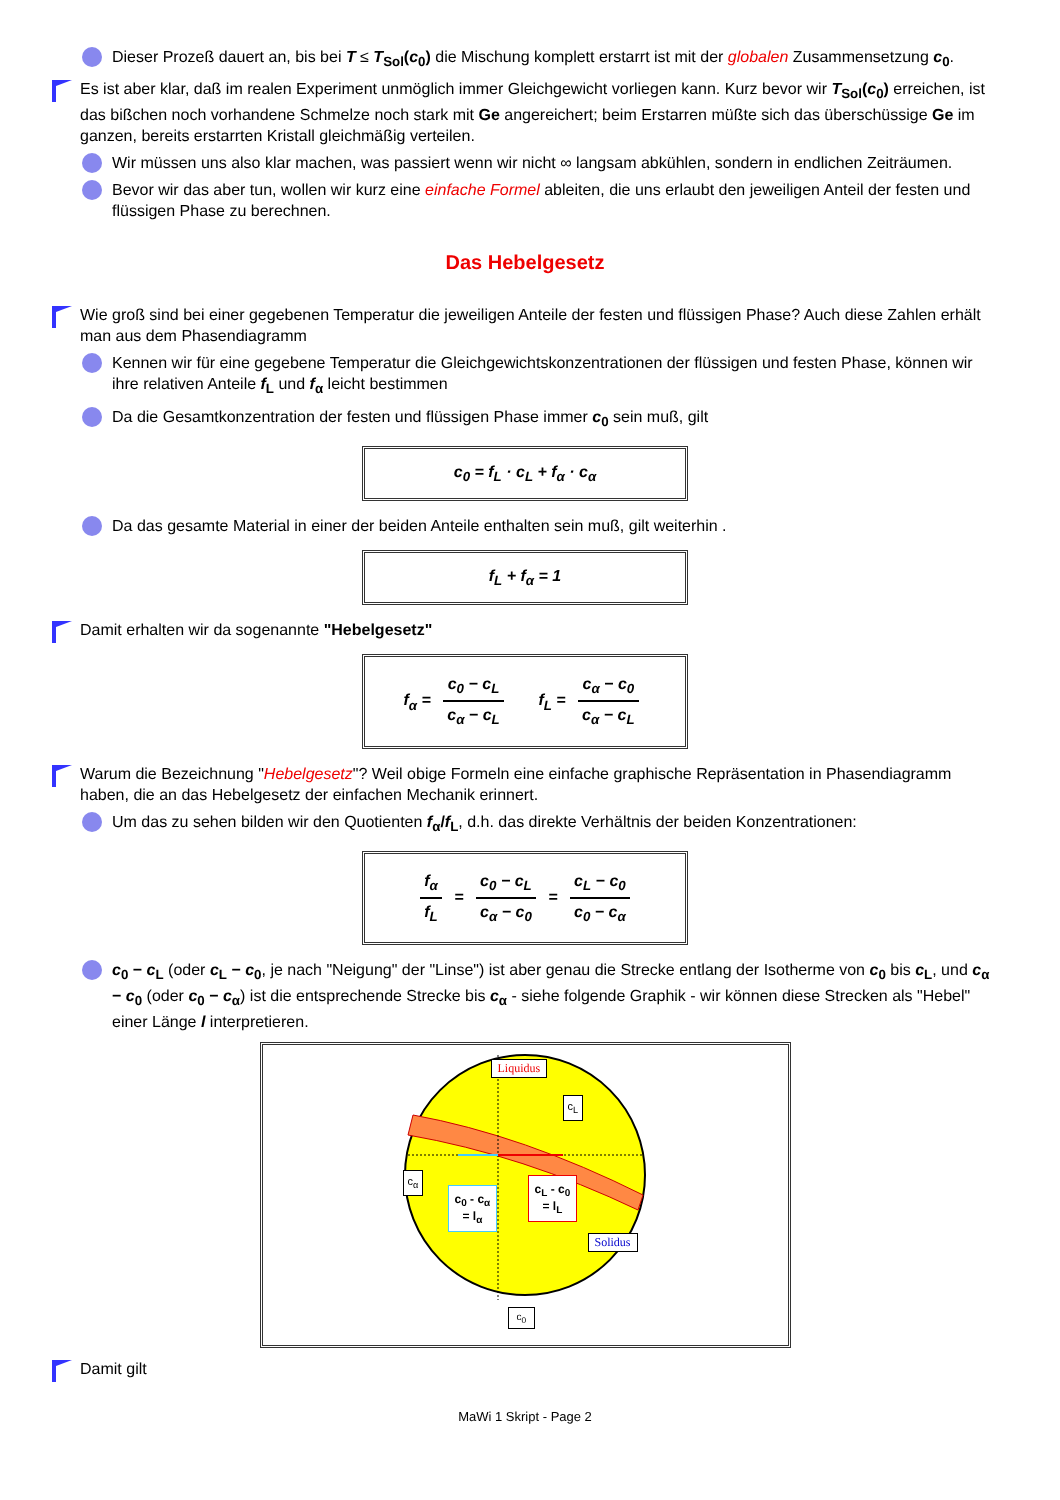Dieser Prozeß dauert an, bis bei T ≤ T<sub>Sol</sub>(c<sub>0</sub>) die Mischung komplett erstarrt ist mit der globalen Zusammensetzung c<sub>0</sub>.
Es ist aber klar, daß im realen Experiment unmöglich immer Gleichgewicht vorliegen kann. Kurz bevor wir T<sub>Sol</sub>(c<sub>0</sub>) erreichen, ist das bißchen noch vorhandene Schmelze noch stark mit Ge angereichert; beim Erstarren müßte sich das überschüssige Ge im ganzen, bereits erstarrten Kristall gleichmäßig verteilen.
Wir müssen uns also klar machen, was passiert wenn wir nicht ∞ langsam abkühlen, sondern in endlichen Zeiträumen.
Bevor wir das aber tun, wollen wir kurz eine einfache Formel ableiten, die uns erlaubt den jeweiligen Anteil der festen und flüssigen Phase zu berechnen.
Das Hebelgesetz
Wie groß sind bei einer gegebenen Temperatur die jeweiligen Anteile der festen und flüssigen Phase? Auch diese Zahlen erhält man aus dem Phasendiagramm
Kennen wir für eine gegebene Temperatur die Gleichgewichtskonzentrationen der flüssigen und festen Phase, können wir ihre relativen Anteile f<sub>L</sub> und f<sub>α</sub> leicht bestimmen
Da die Gesamtkonzentration der festen und flüssigen Phase immer c<sub>0</sub> sein muß, gilt
c<sub>0</sub> = f<sub>L</sub> · c<sub>L</sub> + f<sub>α</sub> · c<sub>α</sub>
Da das gesamte Material in einer der beiden Anteile enthalten sein muß, gilt weiterhin .
f<sub>L</sub> + f<sub>α</sub> = 1
Damit erhalten wir da sogenannte "Hebelgesetz"
f<sub>α</sub> = c<sub>0</sub> − c<sub>L</sub> c<sub>α</sub> − c<sub>L</sub> f<sub>L</sub> = c<sub>α</sub> − c<sub>0</sub> c<sub>α</sub> − c<sub>L</sub>
Warum die Bezeichnung "Hebelgesetz"? Weil obige Formeln eine einfache graphische Repräsentation in Phasendiagramm haben, die an das Hebelgesetz der einfachen Mechanik erinnert.
Um das zu sehen bilden wir den Quotienten f<sub>α</sub>/f<sub>L</sub>, d.h. das direkte Verhältnis der beiden Konzentrationen:
f<sub>α</sub> f<sub>L</sub> = c<sub>0</sub> − c<sub>L</sub> c<sub>α</sub> − c<sub>0</sub> = c<sub>L</sub> − c<sub>0</sub> c<sub>0</sub> − c<sub>α</sub>
c<sub>0</sub> − c<sub>L</sub> (oder c<sub>L</sub> − c<sub>0</sub>, je nach "Neigung" der "Linse") ist aber genau die Strecke entlang der Isotherme von c<sub>0</sub> bis c<sub>L</sub>, und c<sub>α</sub> − c<sub>0</sub> (oder c<sub>0</sub> − c<sub>α</sub>) ist die entsprechende Strecke bis c<sub>α</sub> - siehe folgende Graphik - wir können diese Strecken als "Hebel" einer Länge l interpretieren.
Liquidus
c<sub>L</sub>
c<sub>α</sub>
c<sub>0</sub> - c<sub>α</sub>
= l<sub>α</sub>
c<sub>L</sub> - c<sub>0</sub>
= l<sub>L</sub>
Solidus
c<sub>0</sub>
Damit gilt
MaWi 1 Skript - Page 2